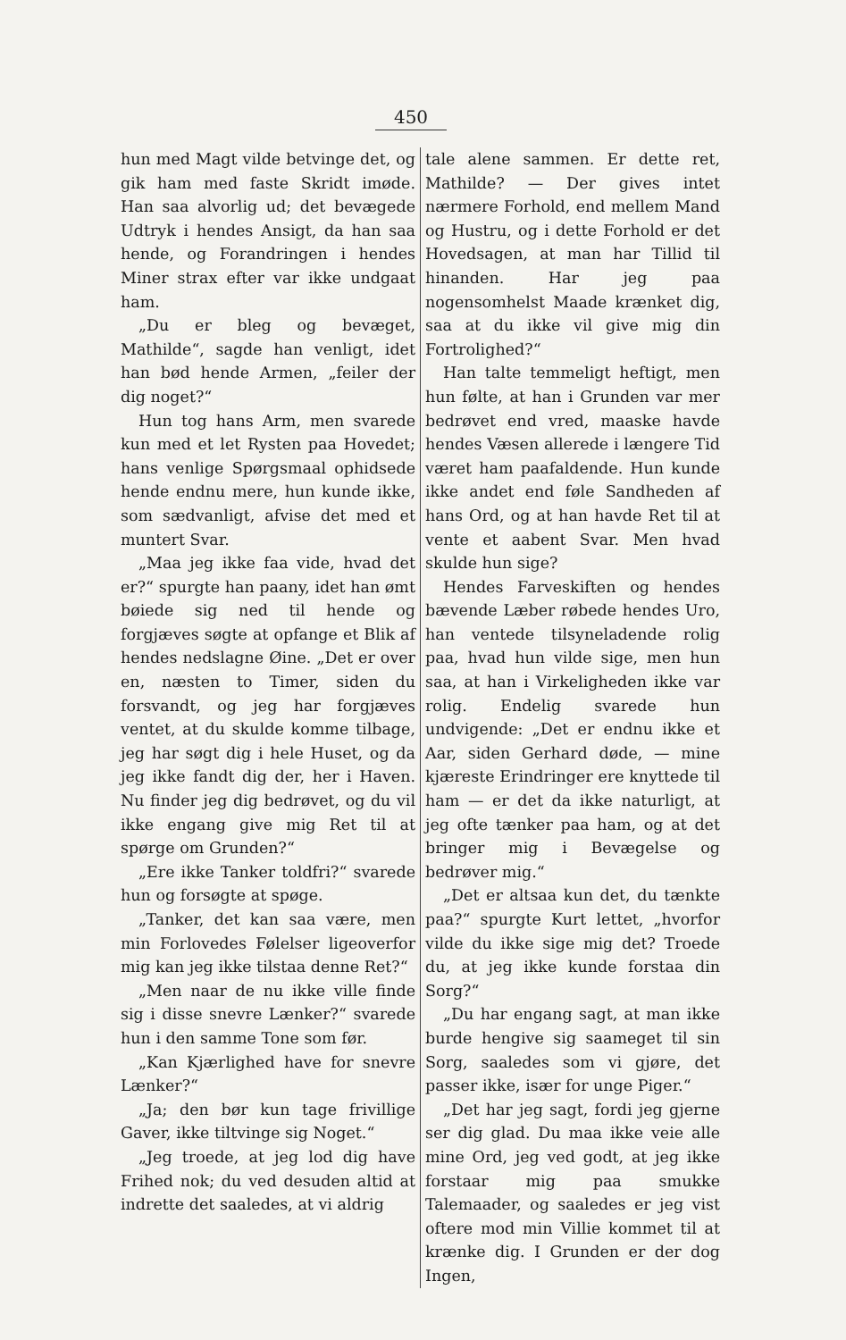450
hun med Magt vilde betvinge det, og gik ham med faste Skridt imøde. Han saa alvorlig ud; det bevægede Udtryk i hendes Ansigt, da han saa hende, og Forandringen i hendes Miner strax efter var ikke undgaat ham.
„Du er bleg og bevæget, Mathilde“, sagde han venligt, idet han bød hende Armen, „feiler der dig noget?“
Hun tog hans Arm, men svarede kun med et let Rysten paa Hovedet; hans venlige Spørgsmaal ophidsede hende endnu mere, hun kunde ikke, som sædvanligt, afvise det med et muntert Svar.
„Maa jeg ikke faa vide, hvad det er?“ spurgte han paany, idet han ømt bøiede sig ned til hende og forgjæves søgte at opfange et Blik af hendes nedslagne Øine. „Det er over en, næsten to Timer, siden du forsvandt, og jeg har forgjæves ventet, at du skulde komme tilbage, jeg har søgt dig i hele Huset, og da jeg ikke fandt dig der, her i Haven. Nu finder jeg dig bedrøvet, og du vil ikke engang give mig Ret til at spørge om Grunden?“
„Ere ikke Tanker toldfri?“ svarede hun og forsøgte at spøge.
„Tanker, det kan saa være, men min Forlovedes Følelser ligeoverfor mig kan jeg ikke tilstaa denne Ret?“
„Men naar de nu ikke ville finde sig i disse snevre Lænker?“ svarede hun i den samme Tone som før.
„Kan Kjærlighed have for snevre Lænker?“
„Ja; den bør kun tage frivillige Gaver, ikke tiltvinge sig Noget.“
„Jeg troede, at jeg lod dig have Frihed nok; du ved desuden altid at indrette det saaledes, at vi aldrig
tale alene sammen. Er dette ret, Mathilde? — Der gives intet nærmere Forhold, end mellem Mand og Hustru, og i dette Forhold er det Hovedsagen, at man har Tillid til hinanden. Har jeg paa nogensomhelst Maade krænket dig, saa at du ikke vil give mig din Fortrolighed?“
Han talte temmeligt heftigt, men hun følte, at han i Grunden var mer bedrøvet end vred, maaske havde hendes Væsen allerede i længere Tid været ham paafaldende. Hun kunde ikke andet end føle Sandheden af hans Ord, og at han havde Ret til at vente et aabent Svar. Men hvad skulde hun sige?
Hendes Farveskiften og hendes bævende Læber røbede hendes Uro, han ventede tilsyneladende rolig paa, hvad hun vilde sige, men hun saa, at han i Virkeligheden ikke var rolig. Endelig svarede hun undvigende: „Det er endnu ikke et Aar, siden Gerhard døde, — mine kjæreste Erindringer ere knyttede til ham — er det da ikke naturligt, at jeg ofte tænker paa ham, og at det bringer mig i Bevægelse og bedrøver mig.“
„Det er altsaa kun det, du tænkte paa?“ spurgte Kurt lettet, „hvorfor vilde du ikke sige mig det? Troede du, at jeg ikke kunde forstaa din Sorg?“
„Du har engang sagt, at man ikke burde hengive sig saameget til sin Sorg, saaledes som vi gjøre, det passer ikke, især for unge Piger.“
„Det har jeg sagt, fordi jeg gjerne ser dig glad. Du maa ikke veie alle mine Ord, jeg ved godt, at jeg ikke forstaar mig paa smukke Talemaader, og saaledes er jeg vist oftere mod min Villie kommet til at krænke dig. I Grunden er der dog Ingen,